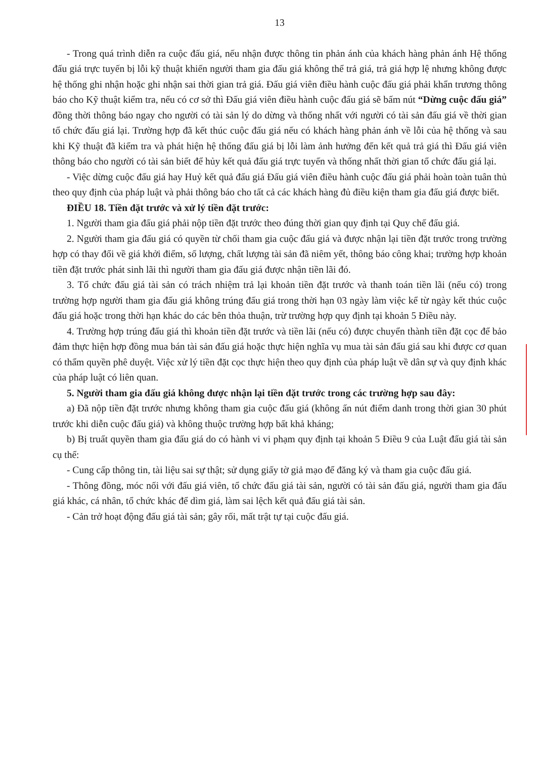13
- Trong quá trình diễn ra cuộc đấu giá, nếu nhận được thông tin phản ánh của khách hàng phản ánh Hệ thống đấu giá trực tuyến bị lỗi kỹ thuật khiến người tham gia đấu giá không thể trả giá, trả giá hợp lệ nhưng không được hệ thống ghi nhận hoặc ghi nhận sai thời gian trả giá. Đấu giá viên điều hành cuộc đấu giá phải khẩn trương thông báo cho Kỹ thuật kiểm tra, nếu có cơ sở thì Đấu giá viên điều hành cuộc đấu giá sẽ bấm nút “Dừng cuộc đấu giá” đồng thời thông báo ngay cho người có tài sản lý do dừng và thống nhất với người có tài sản đấu giá về thời gian tổ chức đấu giá lại. Trường hợp đã kết thúc cuộc đấu giá nếu có khách hàng phản ánh về lỗi của hệ thống và sau khi Kỹ thuật đã kiểm tra và phát hiện hệ thống đấu giá bị lỗi làm ảnh hưởng đến kết quả trả giá thì Đấu giá viên thông báo cho người có tài sản biết để hủy kết quả đấu giá trực tuyến và thống nhất thời gian tổ chức đấu giá lại.
- Việc dừng cuộc đấu giá hay Huỷ kết quả đấu giá Đấu giá viên điều hành cuộc đấu giá phải hoàn toàn tuân thủ theo quy định của pháp luật và phải thông báo cho tất cả các khách hàng đủ điều kiện tham gia đấu giá được biết.
ĐIỀU 18. Tiền đặt trước và xử lý tiền đặt trước:
1. Người tham gia đấu giá phải nộp tiền đặt trước theo đúng thời gian quy định tại Quy chế đấu giá.
2. Người tham gia đấu giá có quyền từ chối tham gia cuộc đấu giá và được nhận lại tiền đặt trước trong trường hợp có thay đổi về giá khởi điểm, số lượng, chất lượng tài sản đã niêm yết, thông báo công khai; trường hợp khoản tiền đặt trước phát sinh lãi thì người tham gia đấu giá được nhận tiền lãi đó.
3. Tổ chức đấu giá tài sản có trách nhiệm trả lại khoản tiền đặt trước và thanh toán tiền lãi (nếu có) trong trường hợp người tham gia đấu giá không trúng đấu giá trong thời hạn 03 ngày làm việc kể từ ngày kết thúc cuộc đấu giá hoặc trong thời hạn khác do các bên thỏa thuận, trừ trường hợp quy định tại khoản 5 Điều này.
4. Trường hợp trúng đấu giá thì khoản tiền đặt trước và tiền lãi (nếu có) được chuyển thành tiền đặt cọc để bảo đảm thực hiện hợp đồng mua bán tài sản đấu giá hoặc thực hiện nghĩa vụ mua tài sản đấu giá sau khi được cơ quan có thẩm quyền phê duyệt. Việc xử lý tiền đặt cọc thực hiện theo quy định của pháp luật về dân sự và quy định khác của pháp luật có liên quan.
5. Người tham gia đấu giá không được nhận lại tiền đặt trước trong các trường hợp sau đây:
a) Đã nộp tiền đặt trước nhưng không tham gia cuộc đấu giá (không ấn nút điểm danh trong thời gian 30 phút trước khi diễn cuộc đấu giá) và không thuộc trường hợp bất khả kháng;
b) Bị truất quyền tham gia đấu giá do có hành vi vi phạm quy định tại khoản 5 Điều 9 của Luật đấu giá tài sản cụ thể:
- Cung cấp thông tin, tài liệu sai sự thật; sử dụng giấy tờ giả mạo để đăng ký và tham gia cuộc đấu giá.
- Thông đồng, móc nối với đấu giá viên, tổ chức đấu giá tài sản, người có tài sản đấu giá, người tham gia đấu giá khác, cá nhân, tổ chức khác để dìm giá, làm sai lệch kết quả đấu giá tài sản.
- Cản trở hoạt động đấu giá tài sản; gây rối, mất trật tự tại cuộc đấu giá.